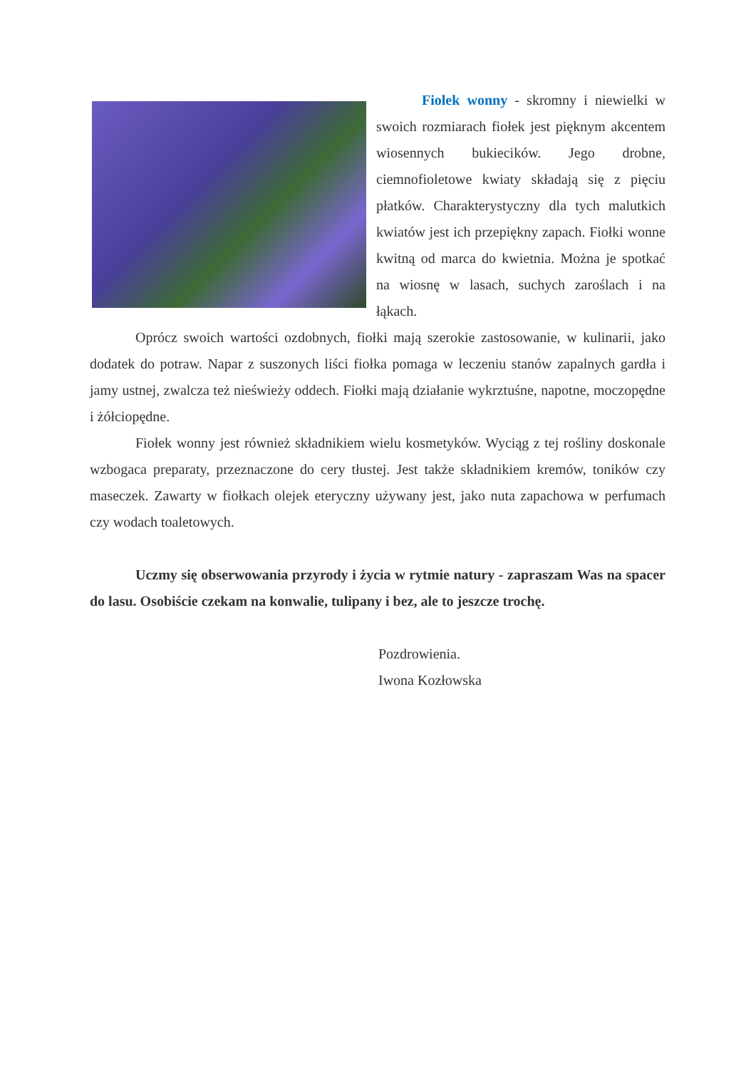Fiolek wonny - skromny i niewielki w swoich rozmiarach fiołek jest pięknym akcentem wiosennych bukiecików. Jego drobne, ciemnofioletowe kwiaty składają się z pięciu płatków. Charakterystyczny dla tych malutkich kwiatów jest ich przepiękny zapach. Fiołki wonne kwitną od marca do kwietnia. Można je spotkać na wiosnę w lasach, suchych zaroślach i na łąkach.
Oprócz swoich wartości ozdobnych, fiołki mają szerokie zastosowanie, w kulinarii, jako dodatek do potraw. Napar z suszonych liści fiołka pomaga w leczeniu stanów zapalnych gardła i jamy ustnej, zwalcza też nieświeży oddech. Fiołki mają działanie wykrztuśne, napotne, moczopędne i żółciopędne.
Fiołek wonny jest również składnikiem wielu kosmetyków. Wyciąg z tej rośliny doskonale wzbogaca preparaty, przeznaczone do cery tłustej. Jest także składnikiem kremów, toników czy maseczek. Zawarty w fiołkach olejek eteryczny używany jest, jako nuta zapachowa w perfumach czy wodach toaletowych.
Uczmy się obserwowania przyrody i życia w rytmie natury - zapraszam Was na spacer do lasu. Osobiście czekam na konwalie, tulipany i bez, ale to jeszcze trochę.
Pozdrowienia.
Iwona Kozłowska